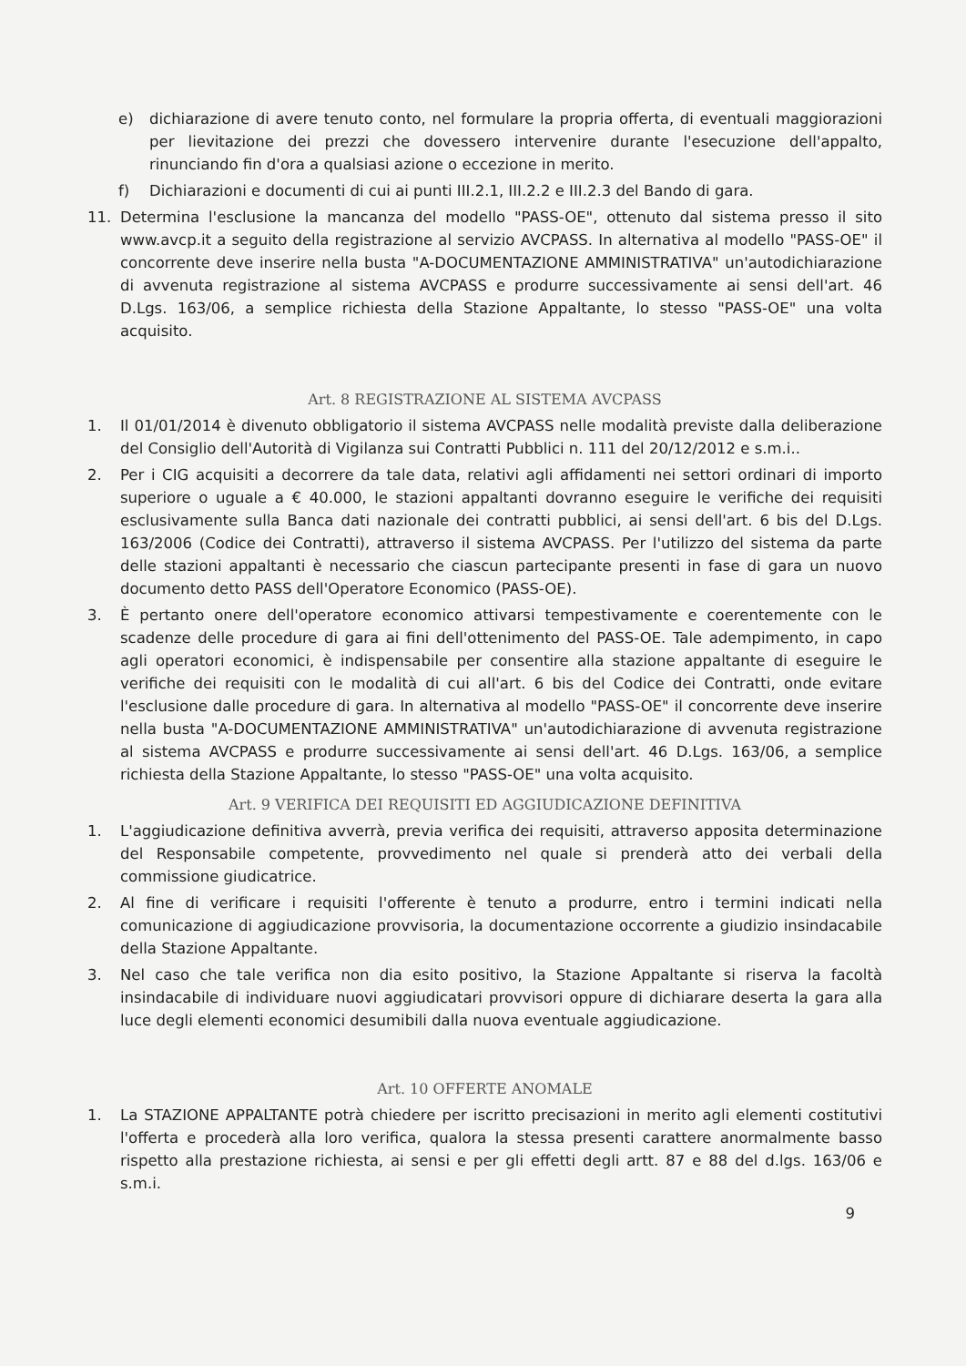e) dichiarazione di avere tenuto conto, nel formulare la propria offerta, di eventuali maggiorazioni per lievitazione dei prezzi che dovessero intervenire durante l'esecuzione dell'appalto, rinunciando fin d'ora a qualsiasi azione o eccezione in merito.
f) Dichiarazioni e documenti di cui ai punti III.2.1, III.2.2 e III.2.3 del Bando di gara.
11. Determina l'esclusione la mancanza del modello "PASS-OE", ottenuto dal sistema presso il sito www.avcp.it a seguito della registrazione al servizio AVCPASS. In alternativa al modello "PASS-OE" il concorrente deve inserire nella busta "A-DOCUMENTAZIONE AMMINISTRATIVA" un'autodichiarazione di avvenuta registrazione al sistema AVCPASS e produrre successivamente ai sensi dell'art. 46 D.Lgs. 163/06, a semplice richiesta della Stazione Appaltante, lo stesso "PASS-OE" una volta acquisito.
Art. 8 REGISTRAZIONE AL SISTEMA AVCPASS
1. Il 01/01/2014 è divenuto obbligatorio il sistema AVCPASS nelle modalità previste dalla deliberazione del Consiglio dell'Autorità di Vigilanza sui Contratti Pubblici n. 111 del 20/12/2012 e s.m.i..
2. Per i CIG acquisiti a decorrere da tale data, relativi agli affidamenti nei settori ordinari di importo superiore o uguale a € 40.000, le stazioni appaltanti dovranno eseguire le verifiche dei requisiti esclusivamente sulla Banca dati nazionale dei contratti pubblici, ai sensi dell'art. 6 bis del D.Lgs. 163/2006 (Codice dei Contratti), attraverso il sistema AVCPASS. Per l'utilizzo del sistema da parte delle stazioni appaltanti è necessario che ciascun partecipante presenti in fase di gara un nuovo documento detto PASS dell'Operatore Economico (PASS-OE).
3. È pertanto onere dell'operatore economico attivarsi tempestivamente e coerentemente con le scadenze delle procedure di gara ai fini dell'ottenimento del PASS-OE. Tale adempimento, in capo agli operatori economici, è indispensabile per consentire alla stazione appaltante di eseguire le verifiche dei requisiti con le modalità di cui all'art. 6 bis del Codice dei Contratti, onde evitare l'esclusione dalle procedure di gara. In alternativa al modello "PASS-OE" il concorrente deve inserire nella busta "A-DOCUMENTAZIONE AMMINISTRATIVA" un'autodichiarazione di avvenuta registrazione al sistema AVCPASS e produrre successivamente ai sensi dell'art. 46 D.Lgs. 163/06, a semplice richiesta della Stazione Appaltante, lo stesso "PASS-OE" una volta acquisito.
Art. 9 VERIFICA DEI REQUISITI ED AGGIUDICAZIONE DEFINITIVA
1. L'aggiudicazione definitiva avverrà, previa verifica dei requisiti, attraverso apposita determinazione del Responsabile competente, provvedimento nel quale si prenderà atto dei verbali della commissione giudicatrice.
2. Al fine di verificare i requisiti l'offerente è tenuto a produrre, entro i termini indicati nella comunicazione di aggiudicazione provvisoria, la documentazione occorrente a giudizio insindacabile della Stazione Appaltante.
3. Nel caso che tale verifica non dia esito positivo, la Stazione Appaltante si riserva la facoltà insindacabile di individuare nuovi aggiudicatari provvisori oppure di dichiarare deserta la gara alla luce degli elementi economici desumibili dalla nuova eventuale aggiudicazione.
Art. 10 OFFERTE ANOMALE
1. La STAZIONE APPALTANTE potrà chiedere per iscritto precisazioni in merito agli elementi costitutivi l'offerta e procederà alla loro verifica, qualora la stessa presenti carattere anormalmente basso rispetto alla prestazione richiesta, ai sensi e per gli effetti degli artt. 87 e 88 del d.lgs. 163/06 e s.m.i.
9